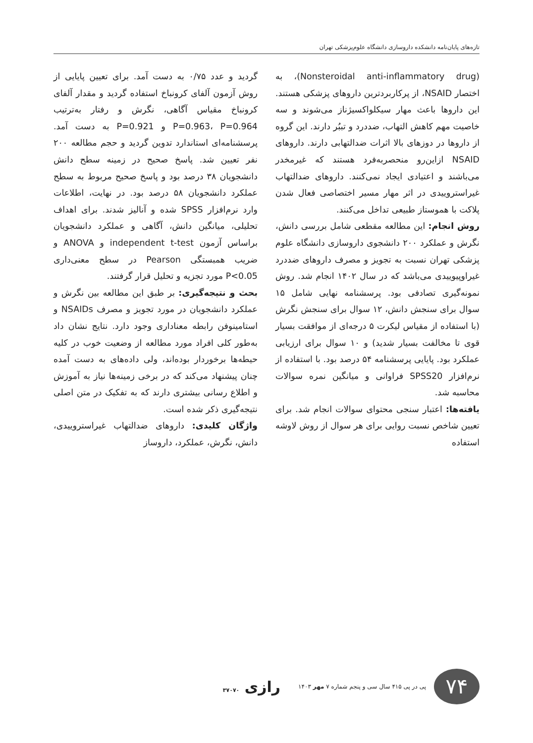تازه‌های پایان‌نامه دانشکده داروسازی دانشگاه علوم‌پزشکی تهران
(Nonsteroidal anti-inflammatory drug)، به اختصار NSAID، از پرکاربردترین داروهای پزشکی هستند. این داروها باعث مهار سیکلواکسیژناز می‌شوند و سه خاصیت مهم کاهش التهاب، ضددرد و تببُر دارند. این گروه از داروها در دوزهای بالا اثرات ضدالتهابی دارند. داروهای NSAID ازاین‌رو منحصربه‌فرد هستند که غیرمخدر می‌باشند و اعتیادی ایجاد نمی‌کنند. داروهای ضدالتهاب غیراستروییدی در اثر مهار مسیر اختصاصی فعال شدن پلاکت با هموستاز طبیعی تداخل می‌کنند.
روش انجام: این مطالعه مقطعی شامل بررسی دانش، نگرش و عملکرد ۲۰۰ دانشجوی داروسازی دانشگاه علوم پزشکی تهران نسبت به تجویز و مصرف داروهای ضددرد غیراوپیوییدی می‌باشد که در سال ۱۴۰۲ انجام شد. روش نمونه‌گیری تصادفی بود. پرسشنامه نهایی شامل ۱۵ سوال برای سنجش دانش، ۱۲ سوال برای سنجش نگرش (با استفاده از مقیاس لیکرت ۵ درجه‌ای از موافقت بسیار قوی تا مخالفت بسیار شدید) و ۱۰ سوال برای ارزیابی عملکرد بود. پایایی پرسشنامه ۵۴ درصد بود. با استفاده از نرم‌افزار SPSS20 فراوانی و میانگین نمره سوالات محاسبه شد.
یافته‌ها: اعتبار سنجی محتوای سوالات انجام شد. برای تعیین شاخص نسبت روایی برای هر سوال از روش لاوشه استفاده
گردید و عدد ۰/۷۵ به دست آمد. برای تعیین پایایی از روش آزمون آلفای کرونباخ استفاده گردید و مقدار آلفای کرونباخ مقیاس آگاهی، نگرش و رفتار به‌ترتیب P=0.963، P=0.964 و P=0.921 به دست آمد. پرسشنامه‌ای استاندارد تدوین گردید و حجم مطالعه ۲۰۰ نفر تعیین شد. پاسخ صحیح در زمینه سطح دانش دانشجویان ۳۸ درصد بود و پاسخ صحیح مربوط به سطح عملکرد دانشجویان ۵۸ درصد بود. در نهایت، اطلاعات وارد نرم‌افزار SPSS شده و آنالیز شدند. برای اهداف تحلیلی، میانگین دانش، آگاهی و عملکرد دانشجویان براساس آزمون independent t-test و ANOVA و ضریب همبستگی Pearson در سطح معنی‌داری P<0.05 مورد تجزیه و تحلیل قرار گرفتند.
بحث و نتیجه‌گیری: بر طبق این مطالعه بین نگرش و عملکرد دانشجویان در مورد تجویز و مصرف NSAIDs و استامینوفن رابطه معناداری وجود دارد. نتایج نشان داد به‌طور کلی افراد مورد مطالعه از وضعیت خوب در کلیه حیطه‌ها برخوردار بوده‌اند، ولی داده‌های به دست آمده چنان پیشنهاد می‌کند که در برخی زمینه‌ها نیاز به آموزش و اطلاع رسانی بیشتری دارند که به تفکیک در متن اصلی نتیجه‌گیری ذکر شده است.
واژگان کلیدی: داروهای ضدالتهاب غیراستروییدی، دانش، نگرش، عملکرد، داروساز
۷۴
پی در پی ۴۱۵ سال سی و پنجم شماره ۷ مهر ۱۴۰۳
رازی ۳۷۰۷۰